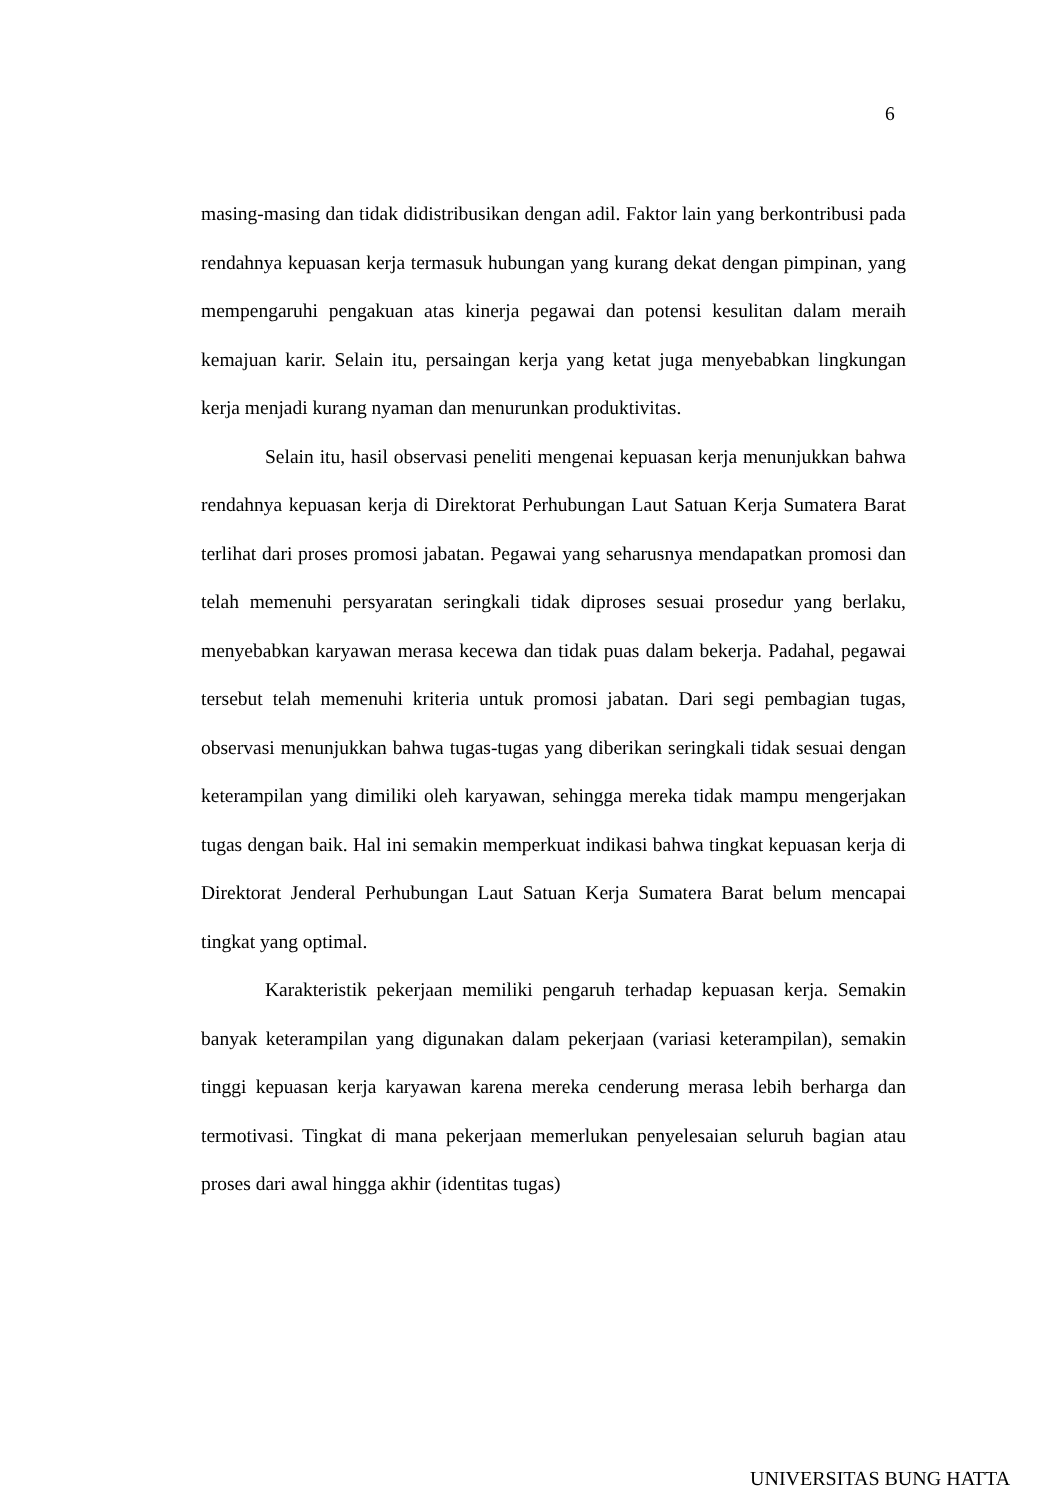6
masing-masing dan tidak didistribusikan dengan adil. Faktor lain yang berkontribusi pada rendahnya kepuasan kerja termasuk hubungan yang kurang dekat dengan pimpinan, yang mempengaruhi pengakuan atas kinerja pegawai dan potensi kesulitan dalam meraih kemajuan karir. Selain itu, persaingan kerja yang ketat juga menyebabkan lingkungan kerja menjadi kurang nyaman dan menurunkan produktivitas.
Selain itu, hasil observasi peneliti mengenai kepuasan kerja menunjukkan bahwa rendahnya kepuasan kerja di Direktorat Perhubungan Laut Satuan Kerja Sumatera Barat terlihat dari proses promosi jabatan. Pegawai yang seharusnya mendapatkan promosi dan telah memenuhi persyaratan seringkali tidak diproses sesuai prosedur yang berlaku, menyebabkan karyawan merasa kecewa dan tidak puas dalam bekerja. Padahal, pegawai tersebut telah memenuhi kriteria untuk promosi jabatan. Dari segi pembagian tugas, observasi menunjukkan bahwa tugas-tugas yang diberikan seringkali tidak sesuai dengan keterampilan yang dimiliki oleh karyawan, sehingga mereka tidak mampu mengerjakan tugas dengan baik. Hal ini semakin memperkuat indikasi bahwa tingkat kepuasan kerja di Direktorat Jenderal Perhubungan Laut Satuan Kerja Sumatera Barat belum mencapai tingkat yang optimal.
Karakteristik pekerjaan memiliki pengaruh terhadap kepuasan kerja. Semakin banyak keterampilan yang digunakan dalam pekerjaan (variasi keterampilan), semakin tinggi kepuasan kerja karyawan karena mereka cenderung merasa lebih berharga dan termotivasi. Tingkat di mana pekerjaan memerlukan penyelesaian seluruh bagian atau proses dari awal hingga akhir (identitas tugas)
UNIVERSITAS BUNG HATTA